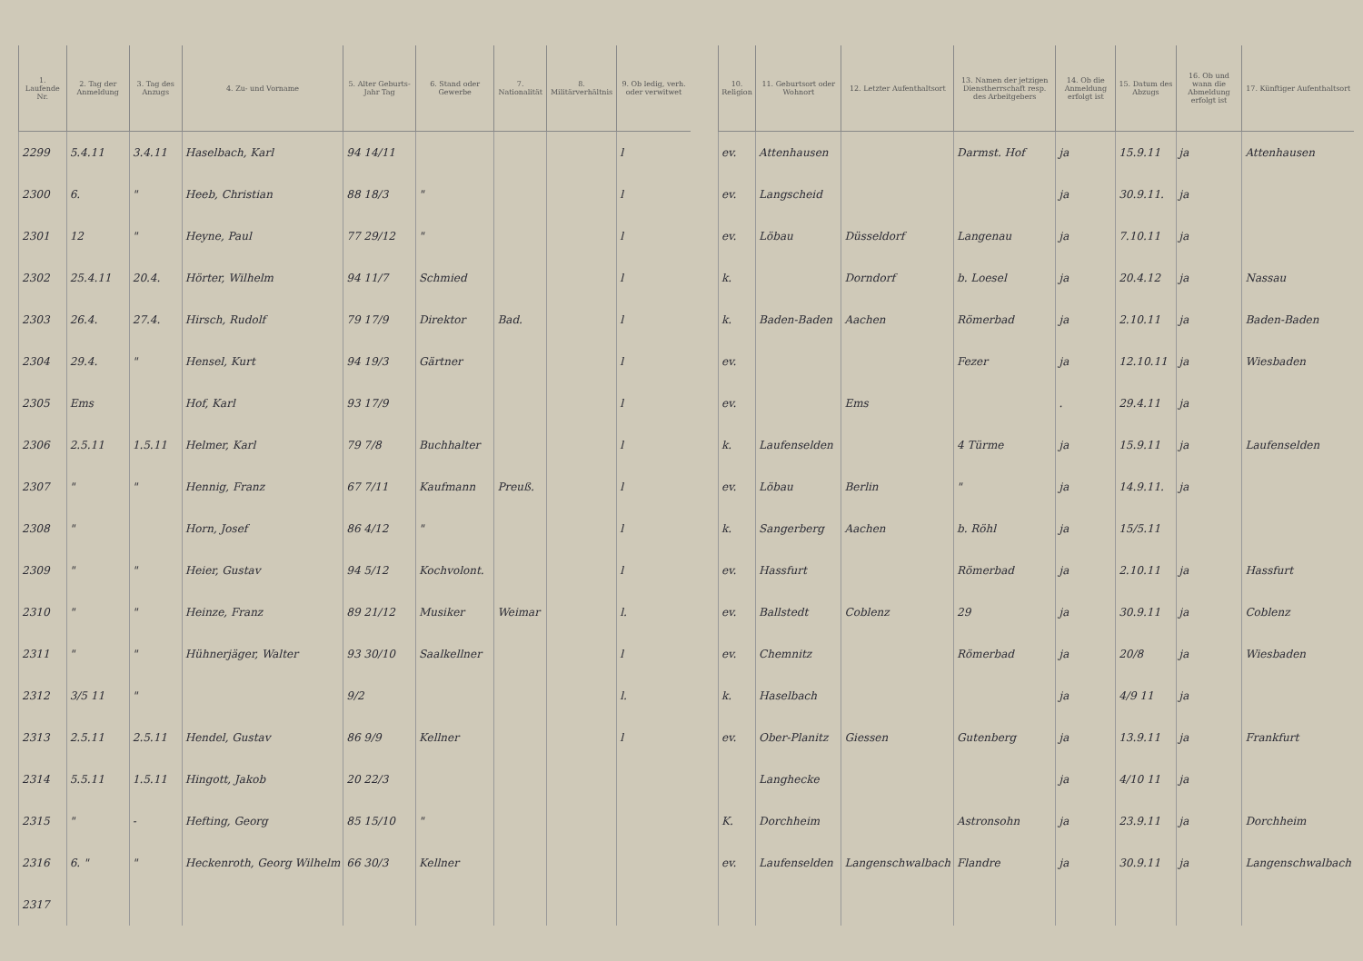| 1. Laufende Nr. | 2. Tag der Anmeldung | 3. Tag des Anzugs | 4. Zu- und Vorname | 5. Alter Geburts- Jahr Tag | 6. Stand oder Gewerbe | 7. Nationalität | 8. Militärverhältnis | 9. Ob ledig, verh. oder verwitwet |
| --- | --- | --- | --- | --- | --- | --- | --- | --- |
| 2299 | 5.4.11 | 3.4.11 | Haselbach, Karl | 94 14/11 | | | | l |
| 2300 | 6. | " | Heeb, Christian | 88 18/3 | " | | | l |
| 2301 | 12 | " | Heyne, Paul | 77 29/12 | " | | | l |
| 2302 | 25.4.11 | 20.4. | Hörter, Wilhelm | 94 11/7 | Schmied | | | l |
| 2303 | 26.4. | 27.4. | Hirsch, Rudolf | 79 17/9 | Direktor | Bad. | | l |
| 2304 | 29.4. | " | Hensel, Kurt | 94 19/3 | Gärtner | | | l |
| 2305 | Ems | | Hof, Karl | 93 17/9 | | | | l |
| 2306 | 2.5.11 | 1.5.11 | Helmer, Karl | 79 7/8 | Buchhalter | | | l |
| 2307 | " | " | Hennig, Franz | 67 7/11 | Kaufmann | Preuß. | | l |
| 2308 | " | | Horn, Josef | 86 4/12 | " | | | l |
| 2309 | " | " | Heier, Gustav | 94 5/12 | Kochvolont. | | | l |
| 2310 | " | " | Heinze, Franz | 89 21/12 | Musiker | Weimar | | l. |
| 2311 | " | " | Hühnerjäger, Walter | 93 30/10 | Saalkellner | | | l |
| 2312 | 3/5 11 | " | | 9/2 | | | | l. |
| 2313 | 2.5.11 | 2.5.11 | Hendel, Gustav | 86 9/9 | Kellner | | | l |
| 2314 | 5.5.11 | 1.5.11 | Hingott, Jakob | 20 22/3 | | | | |
| 2315 | " | - | Hefting, Georg | 85 15/10 | " | | | |
| 2316 | 6. " | " | Heckenroth, Georg Wilhelm | 66 30/3 | Kellner | | | |
| 2317 | | | | | | | | |
| 10. Religion | 11. Geburtsort oder Wohnort | 12. Letzter Aufenthaltsort | 13. Namen der jetzigen Dienstherrschaft resp. des Arbeitgebers | 14. Ob die Anmeldung erfolgt ist | 15. Datum des Abzugs | 16. Ob und wann die Abmeldung erfolgt ist | 17. Künftiger Aufenthaltsort |
| --- | --- | --- | --- | --- | --- | --- | --- |
| ev. | Attenhausen | | Darmst. Hof | ja | 15.9.11 | ja | Attenhausen |
| ev. | Langscheid | | | ja | 30.9.11. | ja | |
| ev. | Löbau | Düsseldorf | Langenau | ja | 7.10.11 | ja | |
| k. | | Dorndorf | b. Loesel | ja | 20.4.12 | ja | Nassau |
| k. | Baden-Baden | Aachen | Römerbad | ja | 2.10.11 | ja | Baden-Baden |
| ev. | | | Fezer | ja | 12.10.11 | ja | Wiesbaden |
| ev. | | Ems | | . | 29.4.11 | ja | |
| k. | Laufenselden | | 4 Türme | ja | 15.9.11 | ja | Laufenselden |
| ev. | Löbau | Berlin | " | ja | 14.9.11. | ja | |
| k. | Sangerberg | Aachen | b. Röhl | ja | 15/5.11 | | |
| ev. | Hassfurt | | Römerbad | ja | 2.10.11 | ja | Hassfurt |
| ev. | Ballstedt | Coblenz | 29 | ja | 30.9.11 | ja | Coblenz |
| ev. | Chemnitz | | Römerbad | ja | 20/8 | ja | Wiesbaden |
| k. | Haselbach | | | ja | 4/9 11 | ja | |
| ev. | Ober-Planitz | Giessen | Gutenberg | ja | 13.9.11 | ja | Frankfurt |
| | Langhecke | | | ja | 4/10 11 | ja | |
| K. | Dorchheim | | Astronsohn | ja | 23.9.11 | ja | Dorchheim |
| ev. | Laufenselden | Langenschwalbach | Flandre | ja | 30.9.11 | ja | Langenschwalbach |